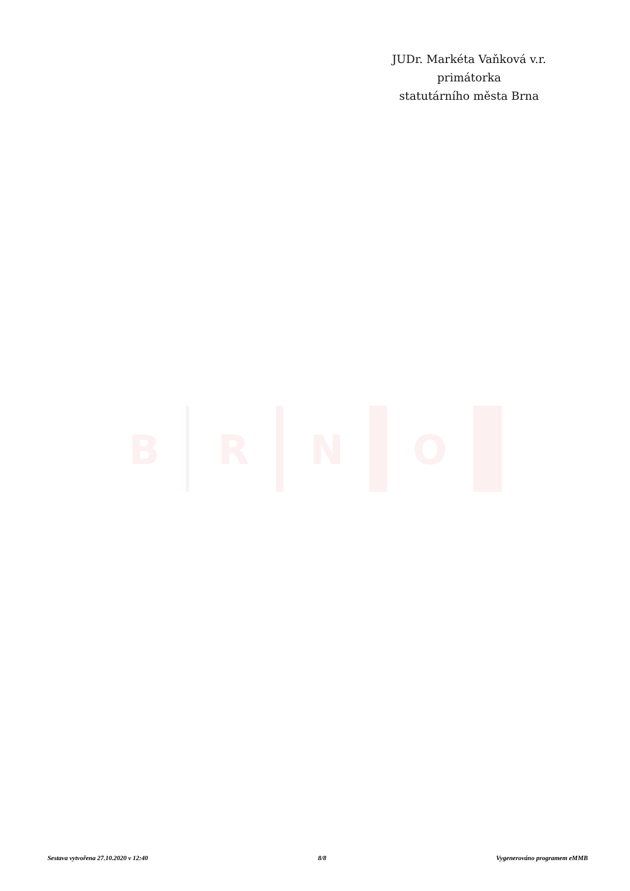JUDr. Markéta Vaňková v.r.
primátorka
statutárního města Brna
B
R
N
O
Sestava vytvořena 27.10.2020 v 12:40 8/8 Vygenerováno programem eMMB